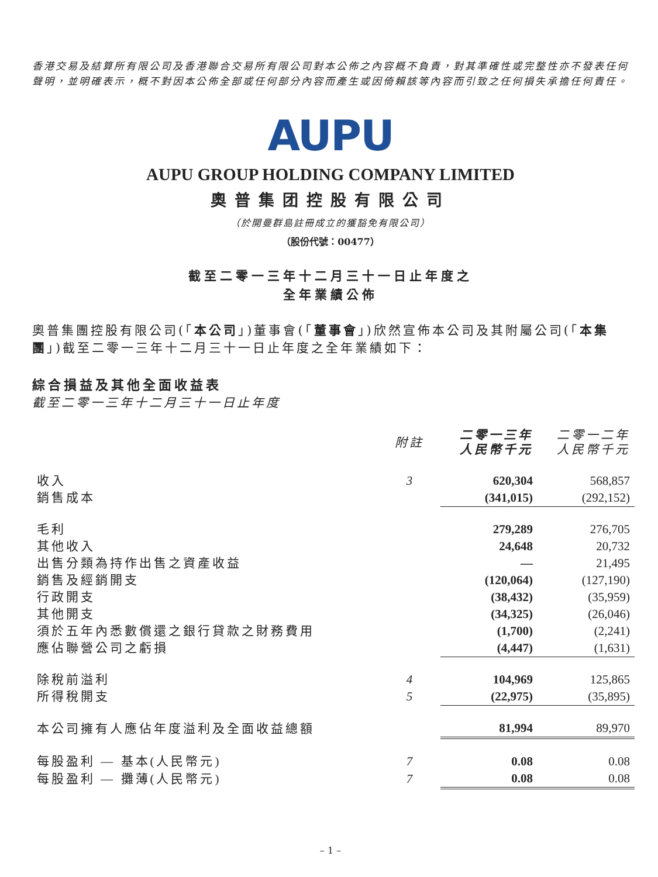香港交易及結算所有限公司及香港聯合交易所有限公司對本公佈之內容概不負責，對其準確性或完整性亦不發表任何聲明，並明確表示，概不對因本公佈全部或任何部分內容而產生或因倚賴該等內容而引致之任何損失承擔任何責任。
AUPU
AUPU GROUP HOLDING COMPANY LIMITED
奧普集团控股有限公司
（於開曼群島註冊成立的獲豁免有限公司）
（股份代號：00477）
截至二零一三年十二月三十一日止年度之
全年業績公佈
奧普集團控股有限公司(「本公司」)董事會(「董事會」)欣然宣佈本公司及其附屬公司(「本集團」)截至二零一三年十二月三十一日止年度之全年業績如下：
綜合損益及其他全面收益表
截至二零一三年十二月三十一日止年度
| | 附註 | 二零一三年 人民幣千元 | 二零一二年 人民幣千元 |
| --- | --- | --- | --- |
| 收入 | 3 | 620,304 | 568,857 |
| 銷售成本 | | (341,015) | (292,152) |
| 毛利 | | 279,289 | 276,705 |
| 其他收入 | | 24,648 | 20,732 |
| 出售分類為持作出售之資產收益 | | — | 21,495 |
| 銷售及經銷開支 | | (120,064) | (127,190) |
| 行政開支 | | (38,432) | (35,959) |
| 其他開支 | | (34,325) | (26,046) |
| 須於五年內悉數償還之銀行貸款之財務費用 | | (1,700) | (2,241) |
| 應佔聯營公司之虧損 | | (4,447) | (1,631) |
| 除稅前溢利 | 4 | 104,969 | 125,865 |
| 所得稅開支 | 5 | (22,975) | (35,895) |
| 本公司擁有人應佔年度溢利及全面收益總額 | | 81,994 | 89,970 |
| 每股盈利 — 基本(人民幣元) | 7 | 0.08 | 0.08 |
| 每股盈利 — 攤薄(人民幣元) | 7 | 0.08 | 0.08 |
– 1 –